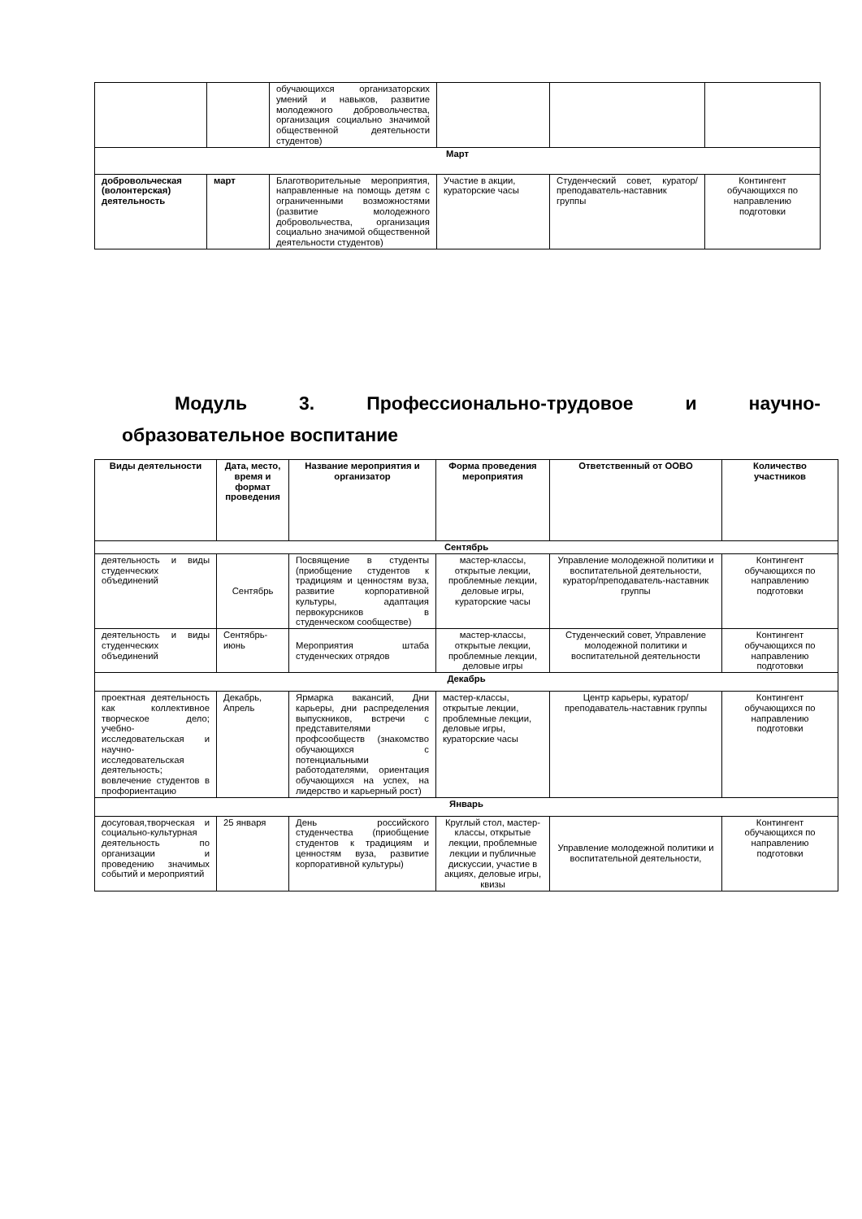| | | обучающихся организаторских умений и навыков, развитие молодежного добровольчества, организация социально значимой общественной деятельности студентов) | | | |
| Март | | | | | |
| добровольческая (волонтерская) деятельность | март | Благотворительные мероприятия, направленные на помощь детям с ограниченными возможностями (развитие молодежного добровольчества, организация социально значимой общественной деятельности студентов) | Участие в акции, кураторские часы | Студенческий совет, куратор/преподаватель-наставник группы | Контингент обучающихся по направлению подготовки |
Модуль 3. Профессионально-трудовое и научно-
образовательное воспитание
| Виды деятельности | Дата, место, время и формат проведения | Название мероприятия и организатор | Форма проведения мероприятия | Ответственный от ООВО | Количество участников |
| --- | --- | --- | --- | --- | --- |
| Сентябрь | | | | | |
| деятельность и виды студенческих объединений | Сентябрь | Посвящение в студенты (приобщение студентов к традициям и ценностям вуза, развитие корпоративной культуры, адаптация первокурсников в студенческом сообществе) | мастер-классы, открытые лекции, проблемные лекции, деловые игры, кураторские часы | Управление молодежной политики и воспитательной деятельности, куратор/преподаватель-наставник группы | Контингент обучающихся по направлению подготовки |
| деятельность и виды студенческих объединений | Сентябрь-июнь | Мероприятия штаба студенческих отрядов | мастер-классы, открытые лекции, проблемные лекции, деловые игры | Студенческий совет, Управление молодежной политики и воспитательной деятельности | Контингент обучающихся по направлению подготовки |
| Декабрь | | | | | |
| проектная деятельность как коллективное творческое дело; учебно-исследовательская и научно-исследовательская деятельность; вовлечение студентов в профориентацию | Декабрь, Апрель | Ярмарка вакансий, Дни карьеры, дни распределения выпускников, встречи с представителями профсообществ (знакомство обучающихся с потенциальными работодателями, ориентация обучающихся на успех, на лидерство и карьерный рост) | мастер-классы, открытые лекции, проблемные лекции, деловые игры, кураторские часы | Центр карьеры, куратор/преподаватель-наставник группы | Контингент обучающихся по направлению подготовки |
| Январь | | | | | |
| досуговая,творческая и социально-культурная деятельность по организации и проведению значимых событий и мероприятий | 25 января | День российского студенчества (приобщение студентов к традициям и ценностям вуза, развитие корпоративной культуры) | Круглый стол, мастер-классы, открытые лекции, проблемные лекции и публичные дискуссии, участие в акциях, деловые игры, квизы | Управление молодежной политики и воспитательной деятельности, | Контингент обучающихся по направлению подготовки |